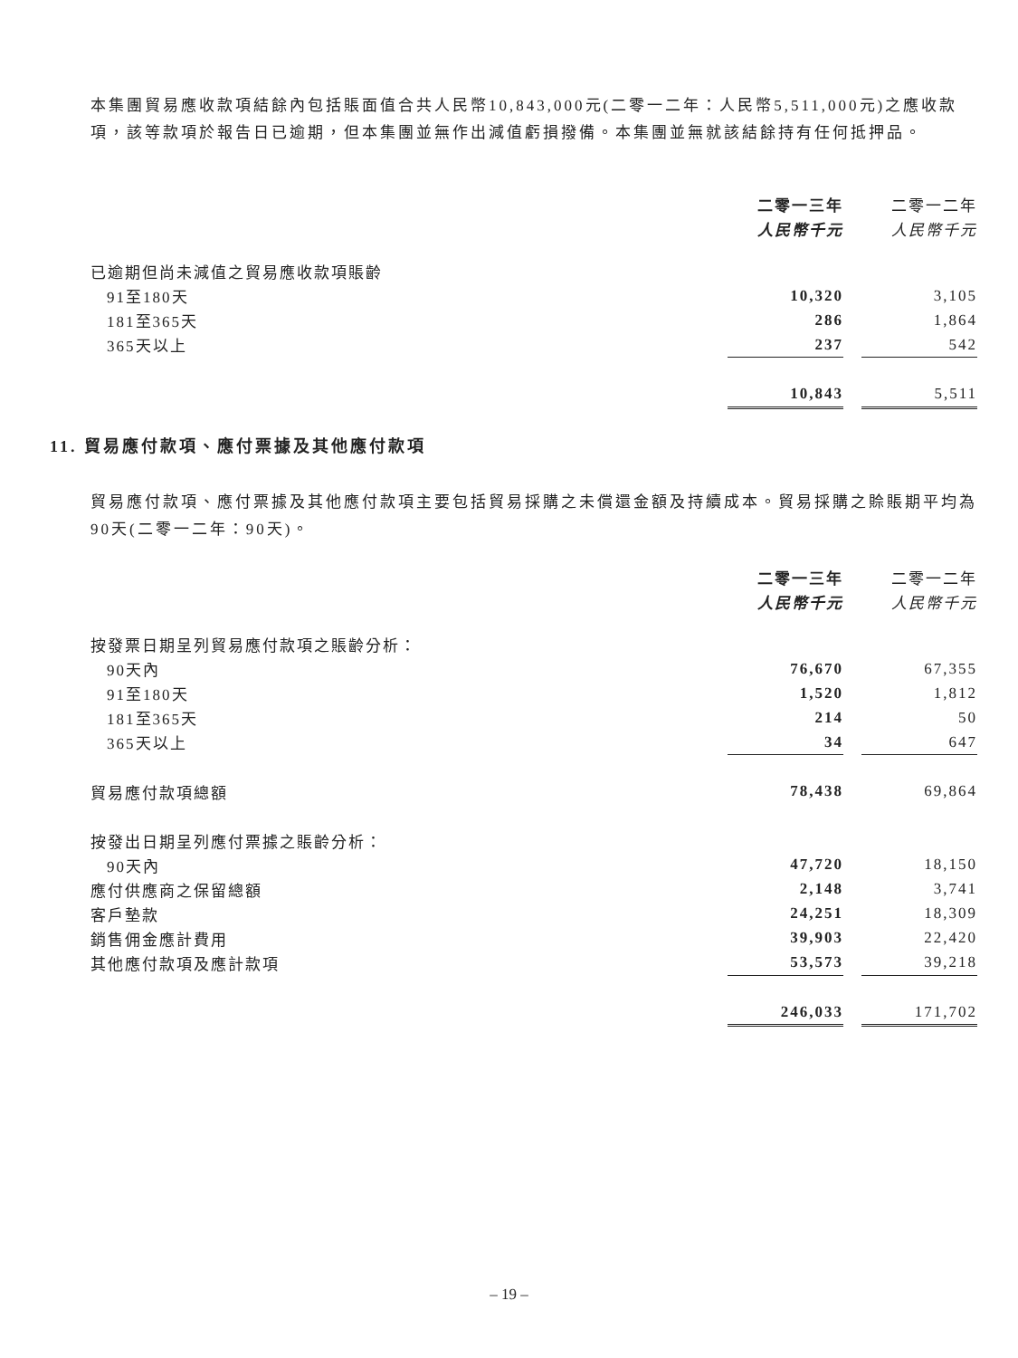本集團貿易應收款項結餘內包括賬面值合共人民幣10,843,000元(二零一二年：人民幣5,511,000元)之應收款項，該等款項於報告日已逾期，但本集團並無作出減值虧損撥備。本集團並無就該結餘持有任何抵押品。
| | 二零一三年 | | 二零一二年 |
| | 人民幣千元 | | 人民幣千元 |
| 已逾期但尚未減值之貿易應收款項賬齡 | | | |
| 91至180天 | 10,320 | | 3,105 |
| 181至365天 | 286 | | 1,864 |
| 365天以上 | 237 | | 542 |
| | 10,843 | | 5,511 |
11. 貿易應付款項、應付票據及其他應付款項
貿易應付款項、應付票據及其他應付款項主要包括貿易採購之未償還金額及持續成本。貿易採購之賒賬期平均為90天(二零一二年：90天)。
| | 二零一三年 | | 二零一二年 |
| | 人民幣千元 | | 人民幣千元 |
| 按發票日期呈列貿易應付款項之賬齡分析： | | | |
| 90天內 | 76,670 | | 67,355 |
| 91至180天 | 1,520 | | 1,812 |
| 181至365天 | 214 | | 50 |
| 365天以上 | 34 | | 647 |
| 貿易應付款項總額 | 78,438 | | 69,864 |
| 按發出日期呈列應付票據之賬齡分析： | | | |
| 90天內 | 47,720 | | 18,150 |
| 應付供應商之保留總額 | 2,148 | | 3,741 |
| 客戶墊款 | 24,251 | | 18,309 |
| 銷售佣金應計費用 | 39,903 | | 22,420 |
| 其他應付款項及應計款項 | 53,573 | | 39,218 |
| | 246,033 | | 171,702 |
– 19 –